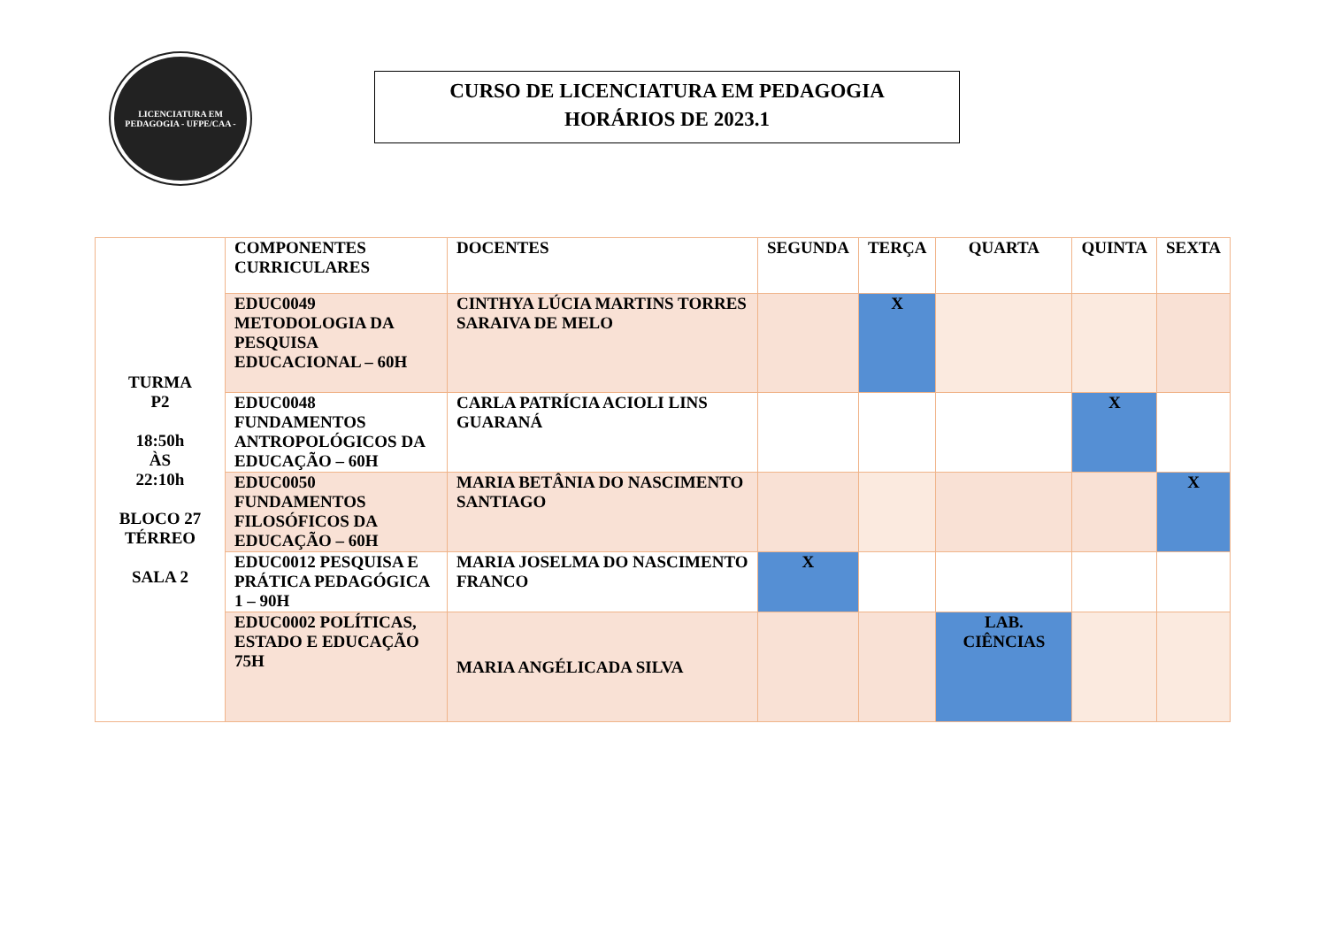LICENCIATURA EM PEDAGOGIA - UFPE/CAA -
CURSO DE LICENCIATURA EM PEDAGOGIA
HORÁRIOS DE 2023.1
| TURMA P2 18:50h ÀS 22:10h BLOCO 27 TÉRREO SALA 2 | COMPONENTES CURRICULARES | DOCENTES | SEGUNDA | TERÇA | QUARTA | QUINTA | SEXTA |
| | EDUC0049 METODOLOGIA DA PESQUISA EDUCACIONAL – 60H | CINTHYA LÚCIA MARTINS TORRES SARAIVA DE MELO | | X | | | |
| | EDUC0048 FUNDAMENTOS ANTROPOLÓGICOS DA EDUCAÇÃO – 60H | CARLA PATRÍCIA ACIOLI LINS GUARANÁ | | | | X | |
| | EDUC0050 FUNDAMENTOS FILOSÓFICOS DA EDUCAÇÃO – 60H | MARIA BETÂNIA DO NASCIMENTO SANTIAGO | | | | | X |
| | EDUC0012 PESQUISA E PRÁTICA PEDAGÓGICA 1 – 90H | MARIA JOSELMA DO NASCIMENTO FRANCO | X | | | | |
| | EDUC0002 POLÍTICAS, ESTADO E EDUCAÇÃO 75H | MARIA ANGÉLICADA SILVA | | | LAB. CIÊNCIAS | | |